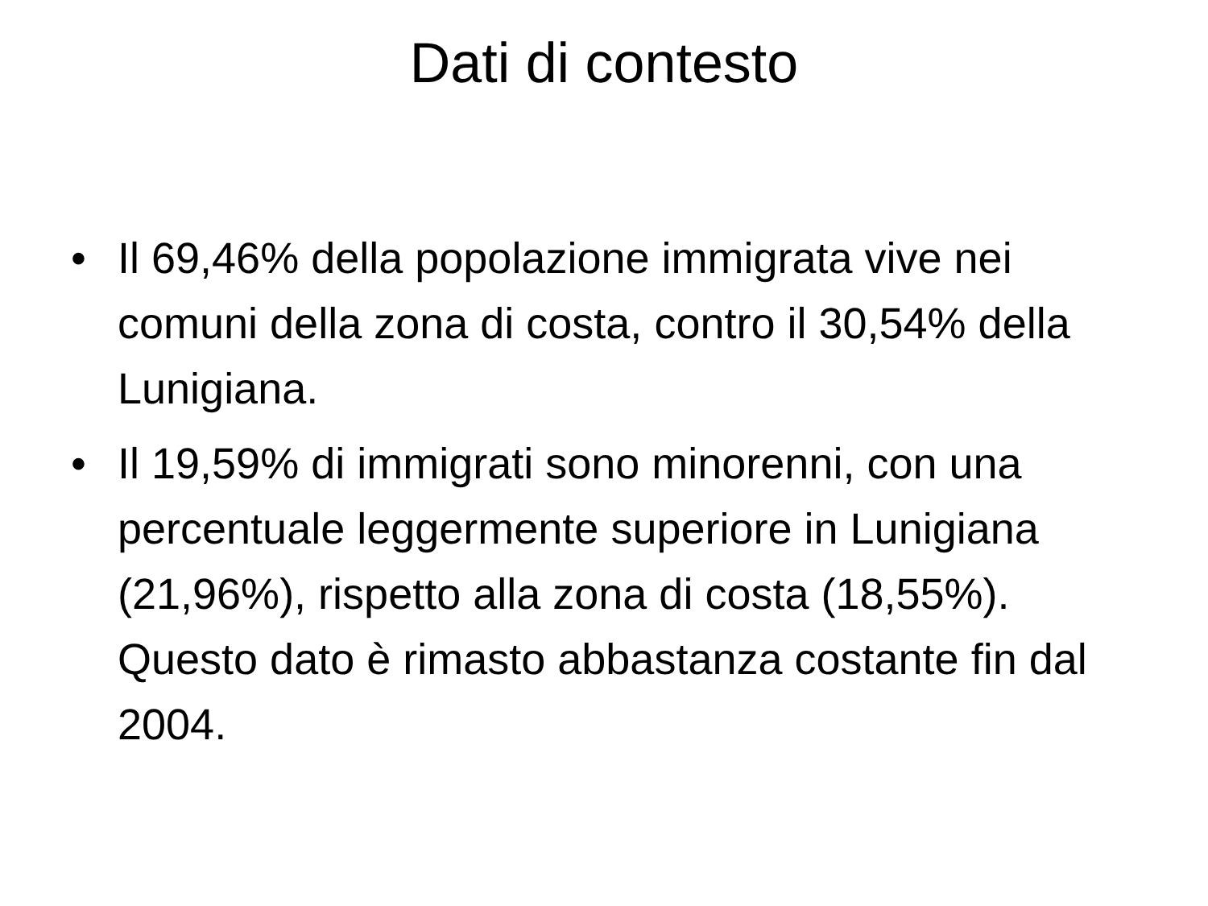Dati di contesto
• Il 69,46% della popolazione immigrata vive nei comuni della zona di costa, contro il 30,54% della Lunigiana.
• Il 19,59% di immigrati sono minorenni, con una percentuale leggermente superiore in Lunigiana (21,96%), rispetto alla zona di costa (18,55%). Questo dato è rimasto abbastanza costante fin dal 2004.